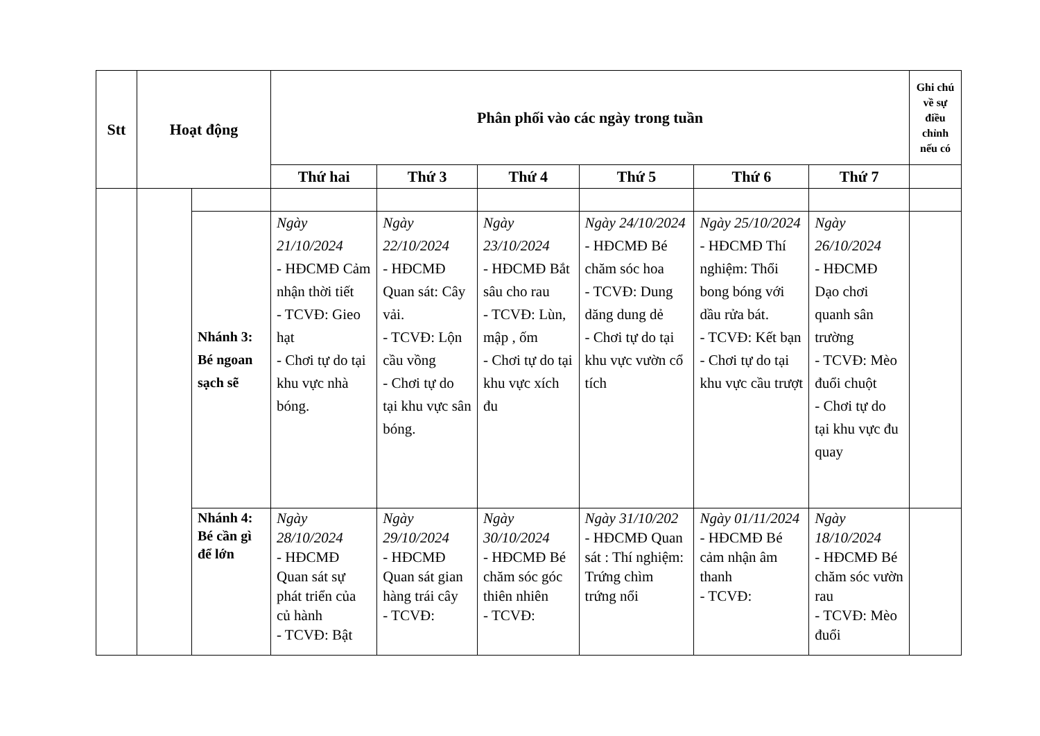| Stt | Hoạt động | | Phân phối vào các ngày trong tuần | | | | | | Ghi chú về sự điều chỉnh nếu có |
| --- | --- | --- | --- | --- | --- | --- | --- | --- | --- |
| | | | Thứ hai | Thứ 3 | Thứ 4 | Thứ 5 | Thứ 6 | Thứ 7 | |
| | | Nhánh 3: Bé ngoan sạch sẽ | Ngày 21/10/2024 - HĐCMĐ Cảm nhận thời tiết - TCVĐ: Gieo hạt - Chơi tự do tại khu vực nhà bóng. | Ngày 22/10/2024 - HĐCMĐ Quan sát: Cây vải. - TCVĐ: Lộn cầu vồng - Chơi tự do tại khu vực sân bóng. | Ngày 23/10/2024 - HĐCMĐ Bắt sâu cho rau - TCVĐ: Lùn, mập , ốm - Chơi tự do tại khu vực xích đu | Ngày 24/10/2024 - HĐCMĐ Bé chăm sóc hoa - TCVĐ: Dung dăng dung dẻ - Chơi tự do tại khu vực vườn cổ tích | Ngày 25/10/2024 - HĐCMĐ Thí nghiệm: Thổi bong bóng với dầu rửa bát. - TCVĐ: Kết bạn - Chơi tự do tại khu vực cầu trượt | Ngày 26/10/2024 - HĐCMĐ Dạo chơi quanh sân trường - TCVĐ: Mèo đuổi chuột - Chơi tự do tại khu vực đu quay | |
| | | Nhánh 4: Bé cần gì để lớn | Ngày 28/10/2024 - HĐCMĐ Quan sát sự phát triển của củ hành - TCVĐ: Bật | Ngày 29/10/2024 - HĐCMĐ Quan sát gian hàng trái cây - TCVĐ: | Ngày 30/10/2024 - HĐCMĐ Bé chăm sóc góc thiên nhiên - TCVĐ: | Ngày 31/10/202 - HĐCMĐ Quan sát : Thí nghiệm: Trứng chìm trứng nổi | Ngày 01/11/2024 - HĐCMĐ Bé cảm nhận âm thanh - TCVĐ: | Ngày 18/10/2024 - HĐCMĐ Bé chăm sóc vườn rau - TCVĐ: Mèo đuổi | |